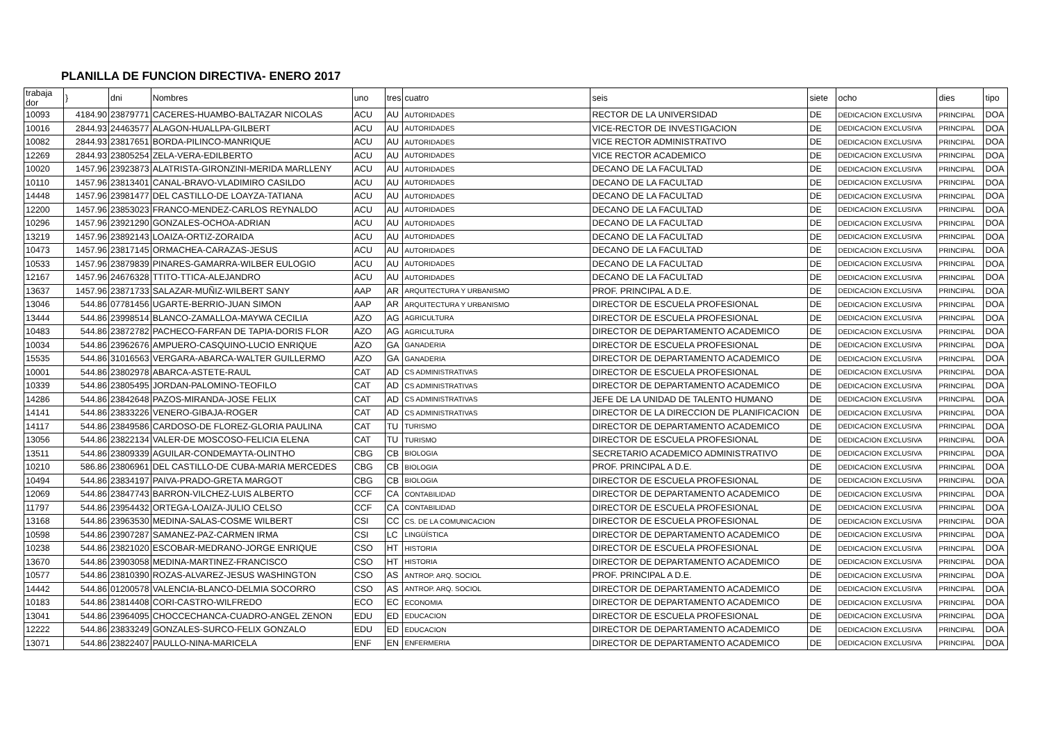PLANILLA DE FUNCION DIRECTIVA- ENERO 2017
| trabaja dor | } | dni | Nombres | uno | tres | cuatro | seis | siete | ocho | dies | tipo |
| --- | --- | --- | --- | --- | --- | --- | --- | --- | --- | --- | --- |
| 10093 | 4184.90 | 23879771 | CACERES-HUAMBO-BALTAZAR NICOLAS | ACU | AU | AUTORIDADES | RECTOR DE LA UNIVERSIDAD | DE | DEDICACION EXCLUSIVA | PRINCIPAL | DOA |
| 10016 | 2844.93 | 24463577 | ALAGON-HUALLPA-GILBERT | ACU | AU | AUTORIDADES | VICE-RECTOR DE INVESTIGACION | DE | DEDICACION EXCLUSIVA | PRINCIPAL | DOA |
| 10082 | 2844.93 | 23817651 | BORDA-PILINCO-MANRIQUE | ACU | AU | AUTORIDADES | VICE RECTOR ADMINISTRATIVO | DE | DEDICACION EXCLUSIVA | PRINCIPAL | DOA |
| 12269 | 2844.93 | 23805254 | ZELA-VERA-EDILBERTO | ACU | AU | AUTORIDADES | VICE RECTOR ACADEMICO | DE | DEDICACION EXCLUSIVA | PRINCIPAL | DOA |
| 10020 | 1457.96 | 23923873 | ALATRISTA-GIRONZINI-MERIDA MARLLENY | ACU | AU | AUTORIDADES | DECANO DE LA FACULTAD | DE | DEDICACION EXCLUSIVA | PRINCIPAL | DOA |
| 10110 | 1457.96 | 23813401 | CANAL-BRAVO-VLADIMIRO CASILDO | ACU | AU | AUTORIDADES | DECANO DE LA FACULTAD | DE | DEDICACION EXCLUSIVA | PRINCIPAL | DOA |
| 14448 | 1457.96 | 23981477 | DEL CASTILLO-DE LOAYZA-TATIANA | ACU | AU | AUTORIDADES | DECANO DE LA FACULTAD | DE | DEDICACION EXCLUSIVA | PRINCIPAL | DOA |
| 12200 | 1457.96 | 23853023 | FRANCO-MENDEZ-CARLOS REYNALDO | ACU | AU | AUTORIDADES | DECANO DE LA FACULTAD | DE | DEDICACION EXCLUSIVA | PRINCIPAL | DOA |
| 10296 | 1457.96 | 23921290 | GONZALES-OCHOA-ADRIAN | ACU | AU | AUTORIDADES | DECANO DE LA FACULTAD | DE | DEDICACION EXCLUSIVA | PRINCIPAL | DOA |
| 13219 | 1457.96 | 23892143 | LOAIZA-ORTIZ-ZORAIDA | ACU | AU | AUTORIDADES | DECANO DE LA FACULTAD | DE | DEDICACION EXCLUSIVA | PRINCIPAL | DOA |
| 10473 | 1457.96 | 23817145 | ORMACHEA-CARAZAS-JESUS | ACU | AU | AUTORIDADES | DECANO DE LA FACULTAD | DE | DEDICACION EXCLUSIVA | PRINCIPAL | DOA |
| 10533 | 1457.96 | 23879839 | PINARES-GAMARRA-WILBER EULOGIO | ACU | AU | AUTORIDADES | DECANO DE LA FACULTAD | DE | DEDICACION EXCLUSIVA | PRINCIPAL | DOA |
| 12167 | 1457.96 | 24676328 | TTITO-TTICA-ALEJANDRO | ACU | AU | AUTORIDADES | DECANO DE LA FACULTAD | DE | DEDICACION EXCLUSIVA | PRINCIPAL | DOA |
| 13637 | 1457.96 | 23871733 | SALAZAR-MUÑIZ-WILBERT SANY | AAP | AR | ARQUITECTURA Y URBANISMO | PROF. PRINCIPAL A D.E. | DE | DEDICACION EXCLUSIVA | PRINCIPAL | DOA |
| 13046 | 544.86 | 07781456 | UGARTE-BERRIO-JUAN SIMON | AAP | AR | ARQUITECTURA Y URBANISMO | DIRECTOR DE ESCUELA PROFESIONAL | DE | DEDICACION EXCLUSIVA | PRINCIPAL | DOA |
| 13444 | 544.86 | 23998514 | BLANCO-ZAMALLOA-MAYWA CECILIA | AZO | AG | AGRICULTURA | DIRECTOR DE ESCUELA PROFESIONAL | DE | DEDICACION EXCLUSIVA | PRINCIPAL | DOA |
| 10483 | 544.86 | 23872782 | PACHECO-FARFAN DE TAPIA-DORIS FLOR | AZO | AG | AGRICULTURA | DIRECTOR DE DEPARTAMENTO ACADEMICO | DE | DEDICACION EXCLUSIVA | PRINCIPAL | DOA |
| 10034 | 544.86 | 23962676 | AMPUERO-CASQUINO-LUCIO ENRIQUE | AZO | GA | GANADERIA | DIRECTOR DE ESCUELA PROFESIONAL | DE | DEDICACION EXCLUSIVA | PRINCIPAL | DOA |
| 15535 | 544.86 | 31016563 | VERGARA-ABARCA-WALTER GUILLERMO | AZO | GA | GANADERIA | DIRECTOR DE DEPARTAMENTO ACADEMICO | DE | DEDICACION EXCLUSIVA | PRINCIPAL | DOA |
| 10001 | 544.86 | 23802978 | ABARCA-ASTETE-RAUL | CAT | AD | CS ADMINISTRATIVAS | DIRECTOR DE ESCUELA PROFESIONAL | DE | DEDICACION EXCLUSIVA | PRINCIPAL | DOA |
| 10339 | 544.86 | 23805495 | JORDAN-PALOMINO-TEOFILO | CAT | AD | CS ADMINISTRATIVAS | DIRECTOR DE DEPARTAMENTO ACADEMICO | DE | DEDICACION EXCLUSIVA | PRINCIPAL | DOA |
| 14286 | 544.86 | 23842648 | PAZOS-MIRANDA-JOSE FELIX | CAT | AD | CS ADMINISTRATIVAS | JEFE DE LA UNIDAD DE TALENTO HUMANO | DE | DEDICACION EXCLUSIVA | PRINCIPAL | DOA |
| 14141 | 544.86 | 23833226 | VENERO-GIBAJA-ROGER | CAT | AD | CS ADMINISTRATIVAS | DIRECTOR DE LA DIRECCION DE PLANIFICACION | DE | DEDICACION EXCLUSIVA | PRINCIPAL | DOA |
| 14117 | 544.86 | 23849586 | CARDOSO-DE FLOREZ-GLORIA PAULINA | CAT | TU | TURISMO | DIRECTOR DE DEPARTAMENTO ACADEMICO | DE | DEDICACION EXCLUSIVA | PRINCIPAL | DOA |
| 13056 | 544.86 | 23822134 | VALER-DE MOSCOSO-FELICIA ELENA | CAT | TU | TURISMO | DIRECTOR DE ESCUELA PROFESIONAL | DE | DEDICACION EXCLUSIVA | PRINCIPAL | DOA |
| 13511 | 544.86 | 23809339 | AGUILAR-CONDEMAYTA-OLINTHO | CBG | CB | BIOLOGIA | SECRETARIO ACADEMICO ADMINISTRATIVO | DE | DEDICACION EXCLUSIVA | PRINCIPAL | DOA |
| 10210 | 586.86 | 23806961 | DEL CASTILLO-DE CUBA-MARIA MERCEDES | CBG | CB | BIOLOGIA | PROF. PRINCIPAL A D.E. | DE | DEDICACION EXCLUSIVA | PRINCIPAL | DOA |
| 10494 | 544.86 | 23834197 | PAIVA-PRADO-GRETA MARGOT | CBG | CB | BIOLOGIA | DIRECTOR DE ESCUELA PROFESIONAL | DE | DEDICACION EXCLUSIVA | PRINCIPAL | DOA |
| 12069 | 544.86 | 23847743 | BARRON-VILCHEZ-LUIS ALBERTO | CCF | CA | CONTABILIDAD | DIRECTOR DE DEPARTAMENTO ACADEMICO | DE | DEDICACION EXCLUSIVA | PRINCIPAL | DOA |
| 11797 | 544.86 | 23954432 | ORTEGA-LOAIZA-JULIO CELSO | CCF | CA | CONTABILIDAD | DIRECTOR DE ESCUELA PROFESIONAL | DE | DEDICACION EXCLUSIVA | PRINCIPAL | DOA |
| 13168 | 544.86 | 23963530 | MEDINA-SALAS-COSME WILBERT | CSI | CC | CS. DE LA COMUNICACION | DIRECTOR DE ESCUELA PROFESIONAL | DE | DEDICACION EXCLUSIVA | PRINCIPAL | DOA |
| 10598 | 544.86 | 23907287 | SAMANEZ-PAZ-CARMEN IRMA | CSI | LC | LINGÜÍSTICA | DIRECTOR DE DEPARTAMENTO ACADEMICO | DE | DEDICACION EXCLUSIVA | PRINCIPAL | DOA |
| 10238 | 544.86 | 23821020 | ESCOBAR-MEDRANO-JORGE ENRIQUE | CSO | HT | HISTORIA | DIRECTOR DE ESCUELA PROFESIONAL | DE | DEDICACION EXCLUSIVA | PRINCIPAL | DOA |
| 13670 | 544.86 | 23903058 | MEDINA-MARTINEZ-FRANCISCO | CSO | HT | HISTORIA | DIRECTOR DE DEPARTAMENTO ACADEMICO | DE | DEDICACION EXCLUSIVA | PRINCIPAL | DOA |
| 10577 | 544.86 | 23810390 | ROZAS-ALVAREZ-JESUS WASHINGTON | CSO | AS | ANTROP. ARQ. SOCIOL | PROF. PRINCIPAL A D.E. | DE | DEDICACION EXCLUSIVA | PRINCIPAL | DOA |
| 14442 | 544.86 | 01200578 | VALENCIA-BLANCO-DELMIA SOCORRO | CSO | AS | ANTROP. ARQ. SOCIOL | DIRECTOR DE DEPARTAMENTO ACADEMICO | DE | DEDICACION EXCLUSIVA | PRINCIPAL | DOA |
| 10183 | 544.86 | 23814408 | CORI-CASTRO-WILFREDO | ECO | EC | ECONOMIA | DIRECTOR DE DEPARTAMENTO ACADEMICO | DE | DEDICACION EXCLUSIVA | PRINCIPAL | DOA |
| 13041 | 544.86 | 23964095 | CHOCCECHANCA-CUADRO-ANGEL ZENON | EDU | ED | EDUCACION | DIRECTOR DE ESCUELA PROFESIONAL | DE | DEDICACION EXCLUSIVA | PRINCIPAL | DOA |
| 12222 | 544.86 | 23833249 | GONZALES-SURCO-FELIX GONZALO | EDU | ED | EDUCACION | DIRECTOR DE DEPARTAMENTO ACADEMICO | DE | DEDICACION EXCLUSIVA | PRINCIPAL | DOA |
| 13071 | 544.86 | 23822407 | PAULLO-NINA-MARICELA | ENF | EN | ENFERMERIA | DIRECTOR DE DEPARTAMENTO ACADEMICO | DE | DEDICACION EXCLUSIVA | PRINCIPAL | DOA |